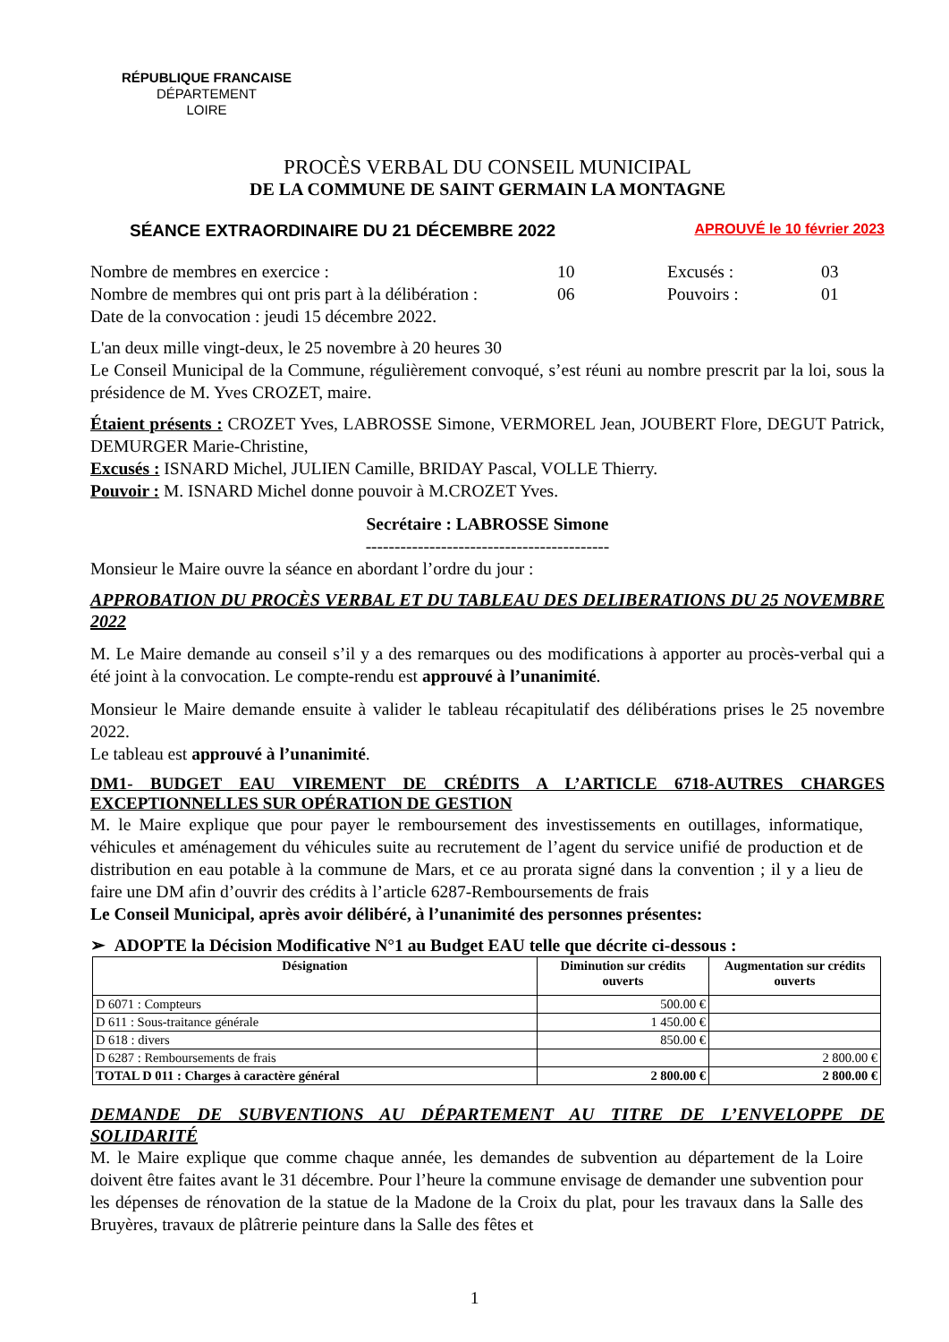RÉPUBLIQUE FRANCAISE
DÉPARTEMENT
LOIRE
PROCÈS VERBAL DU CONSEIL MUNICIPAL
DE LA COMMUNE DE SAINT GERMAIN LA MONTAGNE
SÉANCE EXTRAORDINAIRE DU 21 DÉCEMBRE 2022 APROUVÉ le 10 février 2023
| Nombre de membres en exercice : | 10 | Excusés : | 03 |
| Nombre de membres qui ont pris part à la délibération : | 06 | Pouvoirs : | 01 |
| Date de la convocation : jeudi 15 décembre 2022. | | | |
L'an deux mille vingt-deux, le 25 novembre à 20 heures 30
Le Conseil Municipal de la Commune, régulièrement convoqué, s’est réuni au nombre prescrit par la loi, sous la présidence de M. Yves CROZET, maire.
Étaient présents : CROZET Yves, LABROSSE Simone, VERMOREL Jean, JOUBERT Flore, DEGUT Patrick, DEMURGER Marie-Christine,
Excusés : ISNARD Michel, JULIEN Camille, BRIDAY Pascal, VOLLE Thierry.
Pouvoir : M. ISNARD Michel donne pouvoir à M.CROZET Yves.
Secrétaire : LABROSSE Simone
------------------------------------------
Monsieur le Maire ouvre la séance en abordant l’ordre du jour :
APPROBATION DU PROCÈS VERBAL ET DU TABLEAU DES DELIBERATIONS DU 25 NOVEMBRE 2022
M. Le Maire demande au conseil s’il y a des remarques ou des modifications à apporter au procès-verbal qui a été joint à la convocation. Le compte-rendu est approuvé à l’unanimité.
Monsieur le Maire demande ensuite à valider le tableau récapitulatif des délibérations prises le 25 novembre 2022.
Le tableau est approuvé à l’unanimité.
DM1- BUDGET EAU VIREMENT DE CRÉDITS A L’ARTICLE 6718-AUTRES CHARGES EXCEPTIONNELLES SUR OPÉRATION DE GESTION
M. le Maire explique que pour payer le remboursement des investissements en outillages, informatique, véhicules et aménagement du véhicules suite au recrutement de l’agent du service unifié de production et de distribution en eau potable à la commune de Mars, et ce au prorata signé dans la convention ; il y a lieu de faire une DM afin d’ouvrir des crédits à l’article 6287-Remboursements de frais
Le Conseil Municipal, après avoir délibéré, à l’unanimité des personnes présentes:
➢ ADOPTE la Décision Modificative N°1 au Budget EAU telle que décrite ci-dessous :
| Désignation | Diminution sur crédits ouverts | Augmentation sur crédits ouverts |
| --- | --- | --- |
| D 6071 : Compteurs | 500.00 € | |
| D 611 : Sous-traitance générale | 1 450.00 € | |
| D 618 : divers | 850.00 € | |
| D 6287 : Remboursements de frais | | 2 800.00 € |
| TOTAL D 011 : Charges à caractère général | 2 800.00 € | 2 800.00 € |
DEMANDE DE SUBVENTIONS AU DÉPARTEMENT AU TITRE DE L’ENVELOPPE DE SOLIDARITÉ
M. le Maire explique que comme chaque année, les demandes de subvention au département de la Loire doivent être faites avant le 31 décembre. Pour l’heure la commune envisage de demander une subvention pour les dépenses de rénovation de la statue de la Madone de la Croix du plat, pour les travaux dans la Salle des Bruyères, travaux de plâtrerie peinture dans la Salle des fêtes et
1